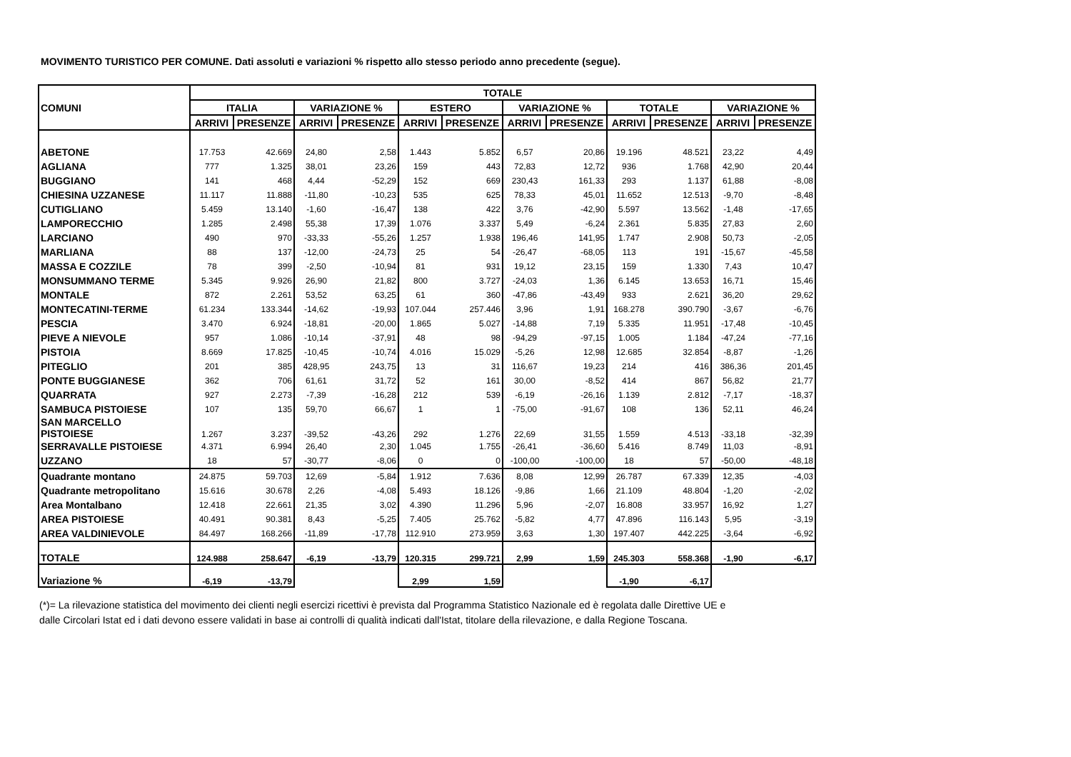MOVIMENTO TURISTICO PER COMUNE. Dati assoluti e variazioni % rispetto allo stesso periodo anno precedente (segue).
| COMUNI | TOTALE | | | | | | | | | | | |
| --- | --- | --- | --- | --- | --- | --- | --- | --- | --- | --- | --- | --- |
| | ITALIA | | VARIAZIONE % | | ESTERO | | VARIAZIONE % | | TOTALE | | VARIAZIONE % | |
| | ARRIVI | PRESENZE | ARRIVI | PRESENZE | ARRIVI | PRESENZE | ARRIVI | PRESENZE | ARRIVI | PRESENZE | ARRIVI | PRESENZE |
| ABETONE | 17.753 | 42.669 | 24,80 | 2,58 | 1.443 | 5.852 | 6,57 | 20,86 | 19.196 | 48.521 | 23,22 | 4,49 |
| AGLIANA | 777 | 1.325 | 38,01 | 23,26 | 159 | 443 | 72,83 | 12,72 | 936 | 1.768 | 42,90 | 20,44 |
| BUGGIANO | 141 | 468 | 4,44 | -52,29 | 152 | 669 | 230,43 | 161,33 | 293 | 1.137 | 61,88 | -8,08 |
| CHIESINA UZZANESE | 11.117 | 11.888 | -11,80 | -10,23 | 535 | 625 | 78,33 | 45,01 | 11.652 | 12.513 | -9,70 | -8,48 |
| CUTIGLIANO | 5.459 | 13.140 | -1,60 | -16,47 | 138 | 422 | 3,76 | -42,90 | 5.597 | 13.562 | -1,48 | -17,65 |
| LAMPORECCHIO | 1.285 | 2.498 | 55,38 | 17,39 | 1.076 | 3.337 | 5,49 | -6,24 | 2.361 | 5.835 | 27,83 | 2,60 |
| LARCIANO | 490 | 970 | -33,33 | -55,26 | 1.257 | 1.938 | 196,46 | 141,95 | 1.747 | 2.908 | 50,73 | -2,05 |
| MARLIANA | 88 | 137 | -12,00 | -24,73 | 25 | 54 | -26,47 | -68,05 | 113 | 191 | -15,67 | -45,58 |
| MASSA E COZZILE | 78 | 399 | -2,50 | -10,94 | 81 | 931 | 19,12 | 23,15 | 159 | 1.330 | 7,43 | 10,47 |
| MONSUMMANO TERME | 5.345 | 9.926 | 26,90 | 21,82 | 800 | 3.727 | -24,03 | 1,36 | 6.145 | 13.653 | 16,71 | 15,46 |
| MONTALE | 872 | 2.261 | 53,52 | 63,25 | 61 | 360 | -47,86 | -43,49 | 933 | 2.621 | 36,20 | 29,62 |
| MONTECATINI-TERME | 61.234 | 133.344 | -14,62 | -19,93 | 107.044 | 257.446 | 3,96 | 1,91 | 168.278 | 390.790 | -3,67 | -6,76 |
| PESCIA | 3.470 | 6.924 | -18,81 | -20,00 | 1.865 | 5.027 | -14,88 | 7,19 | 5.335 | 11.951 | -17,48 | -10,45 |
| PIEVE A NIEVOLE | 957 | 1.086 | -10,14 | -37,91 | 48 | 98 | -94,29 | -97,15 | 1.005 | 1.184 | -47,24 | -77,16 |
| PISTOIA | 8.669 | 17.825 | -10,45 | -10,74 | 4.016 | 15.029 | -5,26 | 12,98 | 12.685 | 32.854 | -8,87 | -1,26 |
| PITEGLIO | 201 | 385 | 428,95 | 243,75 | 13 | 31 | 116,67 | 19,23 | 214 | 416 | 386,36 | 201,45 |
| PONTE BUGGIANESE | 362 | 706 | 61,61 | 31,72 | 52 | 161 | 30,00 | -8,52 | 414 | 867 | 56,82 | 21,77 |
| QUARRATA | 927 | 2.273 | -7,39 | -16,28 | 212 | 539 | -6,19 | -26,16 | 1.139 | 2.812 | -7,17 | -18,37 |
| SAMBUCA PISTOIESE | 107 | 135 | 59,70 | 66,67 | 1 | 1 | -75,00 | -91,67 | 108 | 136 | 52,11 | 46,24 |
| SAN MARCELLO PISTOIESE | 1.267 | 3.237 | -39,52 | -43,26 | 292 | 1.276 | 22,69 | 31,55 | 1.559 | 4.513 | -33,18 | -32,39 |
| SERRAVALLE PISTOIESE | 4.371 | 6.994 | 26,40 | 2,30 | 1.045 | 1.755 | -26,41 | -36,60 | 5.416 | 8.749 | 11,03 | -8,91 |
| UZZANO | 18 | 57 | -30,77 | -8,06 | 0 | 0 | -100,00 | -100,00 | 18 | 57 | -50,00 | -48,18 |
| Quadrante montano | 24.875 | 59.703 | 12,69 | -5,84 | 1.912 | 7.636 | 8,08 | 12,99 | 26.787 | 67.339 | 12,35 | -4,03 |
| Quadrante metropolitano | 15.616 | 30.678 | 2,26 | -4,08 | 5.493 | 18.126 | -9,86 | 1,66 | 21.109 | 48.804 | -1,20 | -2,02 |
| Area Montalbano | 12.418 | 22.661 | 21,35 | 3,02 | 4.390 | 11.296 | 5,96 | -2,07 | 16.808 | 33.957 | 16,92 | 1,27 |
| AREA PISTOIESE | 40.491 | 90.381 | 8,43 | -5,25 | 7.405 | 25.762 | -5,82 | 4,77 | 47.896 | 116.143 | 5,95 | -3,19 |
| AREA VALDINIEVOLE | 84.497 | 168.266 | -11,89 | -17,78 | 112.910 | 273.959 | 3,63 | 1,30 | 197.407 | 442.225 | -3,64 | -6,92 |
| TOTALE | 124.988 | 258.647 | -6,19 | -13,79 | 120.315 | 299.721 | 2,99 | 1,59 | 245.303 | 558.368 | -1,90 | -6,17 |
| Variazione % | -6,19 | -13,79 | | | 2,99 | 1,59 | | | -1,90 | -6,17 | | |
(*)= La rilevazione statistica del movimento dei clienti negli esercizi ricettivi è prevista dal Programma Statistico Nazionale ed è regolata dalle Direttive UE e
dalle Circolari Istat ed i dati devono essere validati in base ai controlli di qualità indicati dall'Istat, titolare della rilevazione, e dalla Regione Toscana.